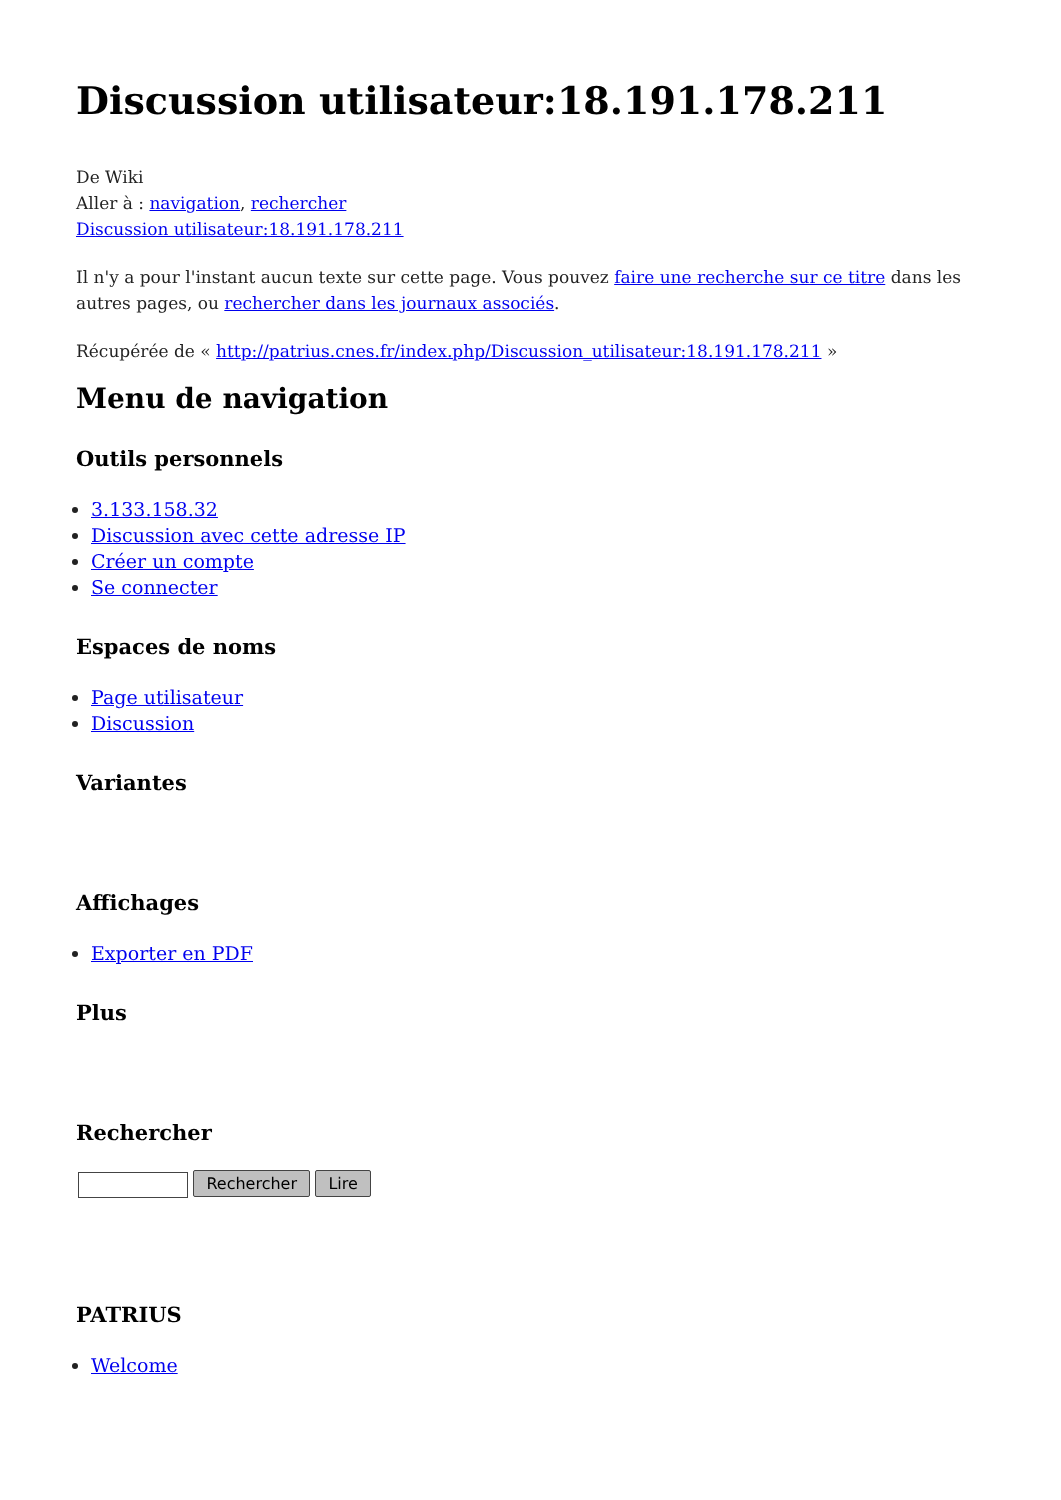Discussion utilisateur:18.191.178.211
De Wiki
Aller à : navigation, rechercher
Discussion utilisateur:18.191.178.211
Il n'y a pour l'instant aucun texte sur cette page. Vous pouvez faire une recherche sur ce titre dans les autres pages, ou rechercher dans les journaux associés.
Récupérée de « http://patrius.cnes.fr/index.php/Discussion_utilisateur:18.191.178.211 »
Menu de navigation
Outils personnels
3.133.158.32
Discussion avec cette adresse IP
Créer un compte
Se connecter
Espaces de noms
Page utilisateur
Discussion
Variantes
Affichages
Exporter en PDF
Plus
Rechercher
Rechercher Lire
PATRIUS
Welcome